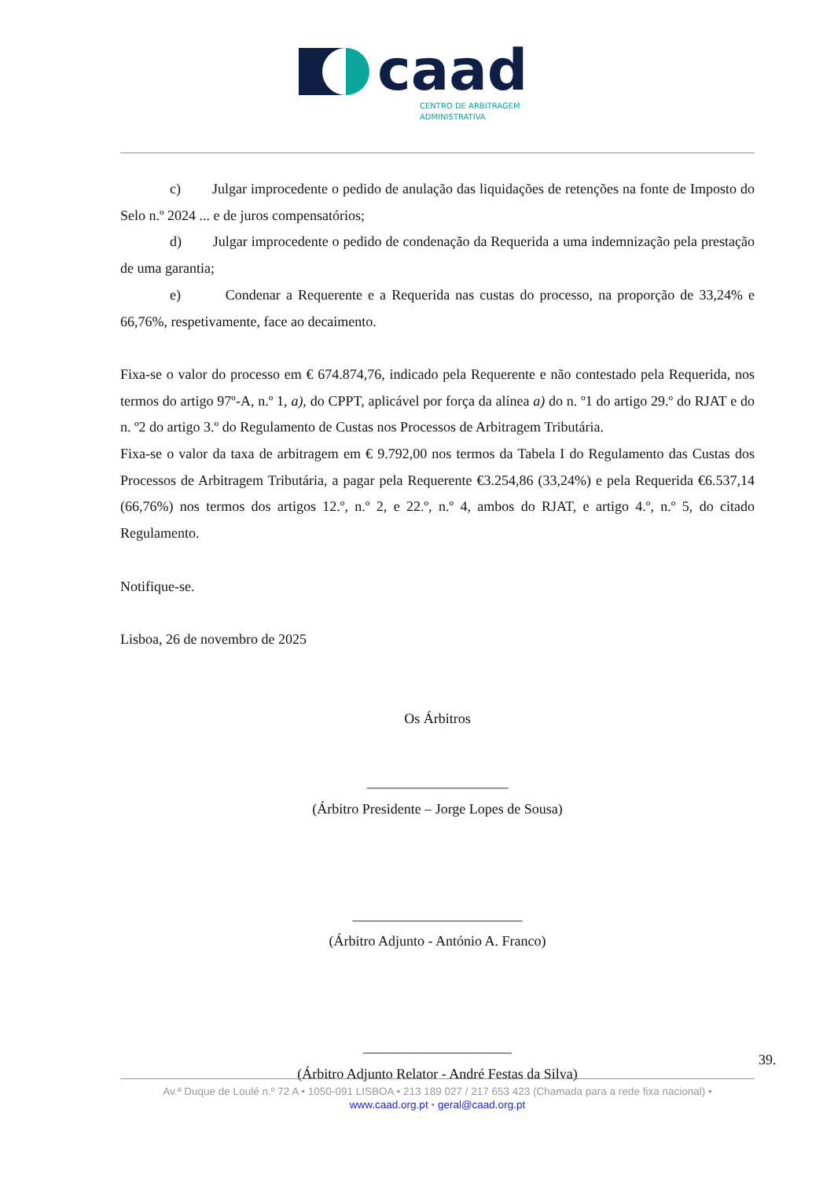caad
CENTRO DE ARBITRAGEM
ADMINISTRATIVA
c) Julgar improcedente o pedido de anulação das liquidações de retenções na fonte de Imposto do Selo n.º 2024 ... e de juros compensatórios;
d) Julgar improcedente o pedido de condenação da Requerida a uma indemnização pela prestação de uma garantia;
e) Condenar a Requerente e a Requerida nas custas do processo, na proporção de 33,24% e 66,76%, respetivamente, face ao decaimento.
Fixa-se o valor do processo em € 674.874,76, indicado pela Requerente e não contestado pela Requerida, nos termos do artigo 97º-A, n.º 1, a), do CPPT, aplicável por força da alínea a) do n. º1 do artigo 29.º do RJAT e do n. º2 do artigo 3.º do Regulamento de Custas nos Processos de Arbitragem Tributária.
Fixa-se o valor da taxa de arbitragem em € 9.792,00 nos termos da Tabela I do Regulamento das Custas dos Processos de Arbitragem Tributária, a pagar pela Requerente €3.254,86 (33,24%) e pela Requerida €6.537,14 (66,76%) nos termos dos artigos 12.º, n.º 2, e 22.º, n.º 4, ambos do RJAT, e artigo 4.º, n.º 5, do citado Regulamento.
Notifique-se.
Lisboa, 26 de novembro de 2025
Os Árbitros
____________________
(Árbitro Presidente – Jorge Lopes de Sousa)
________________________
(Árbitro Adjunto - António A. Franco)
_____________________
(Árbitro Adjunto Relator - André Festas da Silva)
39.
Av.ª Duque de Loulé n.º 72 A • 1050-091 LISBOA • 213 189 027 / 217 653 423 (Chamada para a rede fixa nacional) •
www.caad.org.pt • geral@caad.org.pt